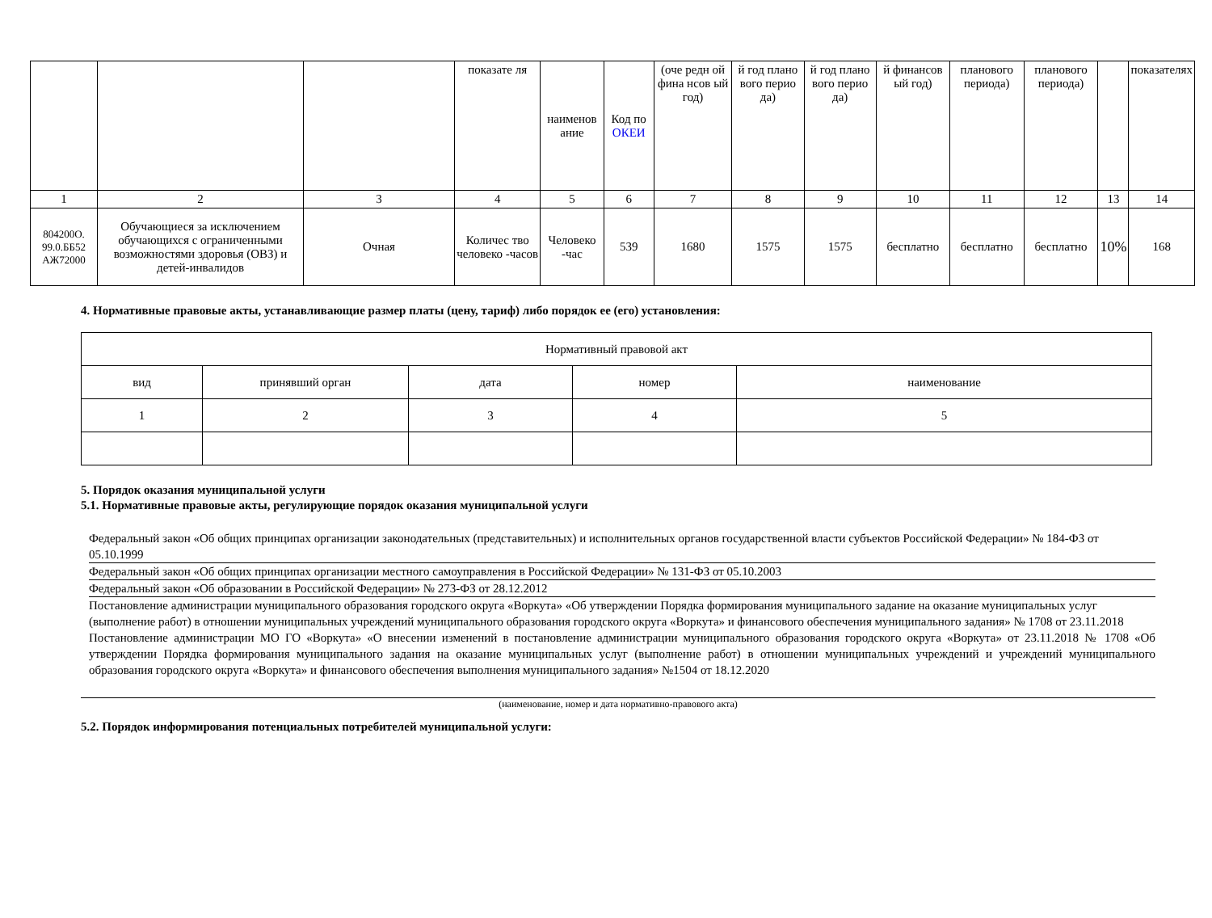| | | | показате ля | наименов ание | Код по ОКЕИ | (оче редн ой фина нсов ый год) | й год плано вого перио да) | й год плано вого перио да) | й финансов ый год) | планового периода) | планового периода) | | показателях |
| 1 | 2 | 3 | 4 | 5 | 6 | 7 | 8 | 9 | 10 | 11 | 12 | 13 | 14 |
| 804200О. 99.0.ББ52 АЖ72000 | Обучающиеся за исключением обучающихся с ограниченными возможностями здоровья (ОВЗ) и детей-инвалидов | Очная | Количес тво человеко -часов | Человеко -час | 539 | 1680 | 1575 | 1575 | бесплатно | бесплатно | бесплатно | 10% | 168 |
4. Нормативные правовые акты, устанавливающие размер платы (цену, тариф) либо порядок ее (его) установления:
| Нормативный правовой акт | | | | |
| вид | принявший орган | дата | номер | наименование |
| 1 | 2 | 3 | 4 | 5 |
5. Порядок оказания муниципальной услуги
5.1. Нормативные правовые акты, регулирующие порядок оказания муниципальной услуги
Федеральный закон «Об общих принципах организации законодательных (представительных) и исполнительных органов государственной власти субъектов Российской Федерации» № 184-ФЗ от 05.10.1999
Федеральный закон «Об общих принципах организации местного самоуправления в Российской Федерации» № 131-ФЗ от 05.10.2003
Федеральный закон «Об образовании в Российской Федерации» № 273-ФЗ от 28.12.2012
Постановление администрации муниципального образования городского округа «Воркута» «Об утверждении Порядка формирования муниципального задание на оказание муниципальных услуг (выполнение работ) в отношении муниципальных учреждений муниципального образования городского округа «Воркута» и финансового обеспечения муниципального задания» № 1708 от 23.11.2018
Постановление администрации МО ГО «Воркута» «О внесении изменений в постановление администрации муниципального образования городского округа «Воркута» от 23.11.2018 № 1708 «Об утверждении Порядка формирования муниципального задания на оказание муниципальных услуг (выполнение работ) в отношении муниципальных учреждений и учреждений муниципального образования городского округа «Воркута» и финансового обеспечения выполнения муниципального задания» №1504 от 18.12.2020
(наименование, номер и дата нормативно-правового акта)
5.2. Порядок информирования потенциальных потребителей муниципальной услуги: